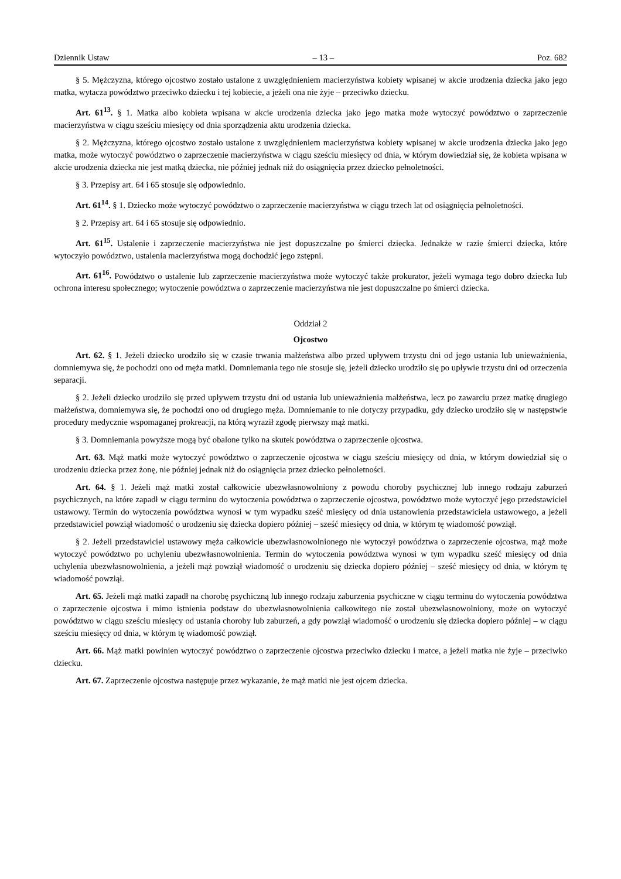Dziennik Ustaw – 13 – Poz. 682
§ 5. Mężczyzna, którego ojcostwo zostało ustalone z uwzględnieniem macierzyństwa kobiety wpisanej w akcie urodzenia dziecka jako jego matka, wytacza powództwo przeciwko dziecku i tej kobiecie, a jeżeli ona nie żyje – przeciwko dziecku.
Art. 61<sup>13</sup>. § 1. Matka albo kobieta wpisana w akcie urodzenia dziecka jako jego matka może wytoczyć powództwo o zaprzeczenie macierzyństwa w ciągu sześciu miesięcy od dnia sporządzenia aktu urodzenia dziecka.
§ 2. Mężczyzna, którego ojcostwo zostało ustalone z uwzględnieniem macierzyństwa kobiety wpisanej w akcie urodzenia dziecka jako jego matka, może wytoczyć powództwo o zaprzeczenie macierzyństwa w ciągu sześciu miesięcy od dnia, w którym dowiedział się, że kobieta wpisana w akcie urodzenia dziecka nie jest matką dziecka, nie później jednak niż do osiągnięcia przez dziecko pełnoletności.
§ 3. Przepisy art. 64 i 65 stosuje się odpowiednio.
Art. 61<sup>14</sup>. § 1. Dziecko może wytoczyć powództwo o zaprzeczenie macierzyństwa w ciągu trzech lat od osiągnięcia pełnoletności.
§ 2. Przepisy art. 64 i 65 stosuje się odpowiednio.
Art. 61<sup>15</sup>. Ustalenie i zaprzeczenie macierzyństwa nie jest dopuszczalne po śmierci dziecka. Jednakże w razie śmierci dziecka, które wytoczyło powództwo, ustalenia macierzyństwa mogą dochodzić jego zstępni.
Art. 61<sup>16</sup>. Powództwo o ustalenie lub zaprzeczenie macierzyństwa może wytoczyć także prokurator, jeżeli wymaga tego dobro dziecka lub ochrona interesu społecznego; wytoczenie powództwa o zaprzeczenie macierzyństwa nie jest dopuszczalne po śmierci dziecka.
Oddział 2
Ojcostwo
Art. 62. § 1. Jeżeli dziecko urodziło się w czasie trwania małżeństwa albo przed upływem trzystu dni od jego ustania lub unieważnienia, domniemywa się, że pochodzi ono od męża matki. Domniemania tego nie stosuje się, jeżeli dziecko urodziło się po upływie trzystu dni od orzeczenia separacji.
§ 2. Jeżeli dziecko urodziło się przed upływem trzystu dni od ustania lub unieważnienia małżeństwa, lecz po zawarciu przez matkę drugiego małżeństwa, domniemywa się, że pochodzi ono od drugiego męża. Domniemanie to nie dotyczy przypadku, gdy dziecko urodziło się w następstwie procedury medycznie wspomaganej prokreacji, na którą wyraził zgodę pierwszy mąż matki.
§ 3. Domniemania powyższe mogą być obalone tylko na skutek powództwa o zaprzeczenie ojcostwa.
Art. 63. Mąż matki może wytoczyć powództwo o zaprzeczenie ojcostwa w ciągu sześciu miesięcy od dnia, w którym dowiedział się o urodzeniu dziecka przez żonę, nie później jednak niż do osiągnięcia przez dziecko pełnoletności.
Art. 64. § 1. Jeżeli mąż matki został całkowicie ubezwłasnowolniony z powodu choroby psychicznej lub innego rodzaju zaburzeń psychicznych, na które zapadł w ciągu terminu do wytoczenia powództwa o zaprzeczenie ojcostwa, powództwo może wytoczyć jego przedstawiciel ustawowy. Termin do wytoczenia powództwa wynosi w tym wypadku sześć miesięcy od dnia ustanowienia przedstawiciela ustawowego, a jeżeli przedstawiciel powziął wiadomość o urodzeniu się dziecka dopiero później – sześć miesięcy od dnia, w którym tę wiadomość powziął.
§ 2. Jeżeli przedstawiciel ustawowy męża całkowicie ubezwłasnowolnionego nie wytoczył powództwa o zaprzeczenie ojcostwa, mąż może wytoczyć powództwo po uchyleniu ubezwłasnowolnienia. Termin do wytoczenia powództwa wynosi w tym wypadku sześć miesięcy od dnia uchylenia ubezwłasnowolnienia, a jeżeli mąż powziął wiadomość o urodzeniu się dziecka dopiero później – sześć miesięcy od dnia, w którym tę wiadomość powziął.
Art. 65. Jeżeli mąż matki zapadł na chorobę psychiczną lub innego rodzaju zaburzenia psychiczne w ciągu terminu do wytoczenia powództwa o zaprzeczenie ojcostwa i mimo istnienia podstaw do ubezwłasnowolnienia całkowitego nie został ubezwłasnowolniony, może on wytoczyć powództwo w ciągu sześciu miesięcy od ustania choroby lub zaburzeń, a gdy powziął wiadomość o urodzeniu się dziecka dopiero później – w ciągu sześciu miesięcy od dnia, w którym tę wiadomość powziął.
Art. 66. Mąż matki powinien wytoczyć powództwo o zaprzeczenie ojcostwa przeciwko dziecku i matce, a jeżeli matka nie żyje – przeciwko dziecku.
Art. 67. Zaprzeczenie ojcostwa następuje przez wykazanie, że mąż matki nie jest ojcem dziecka.